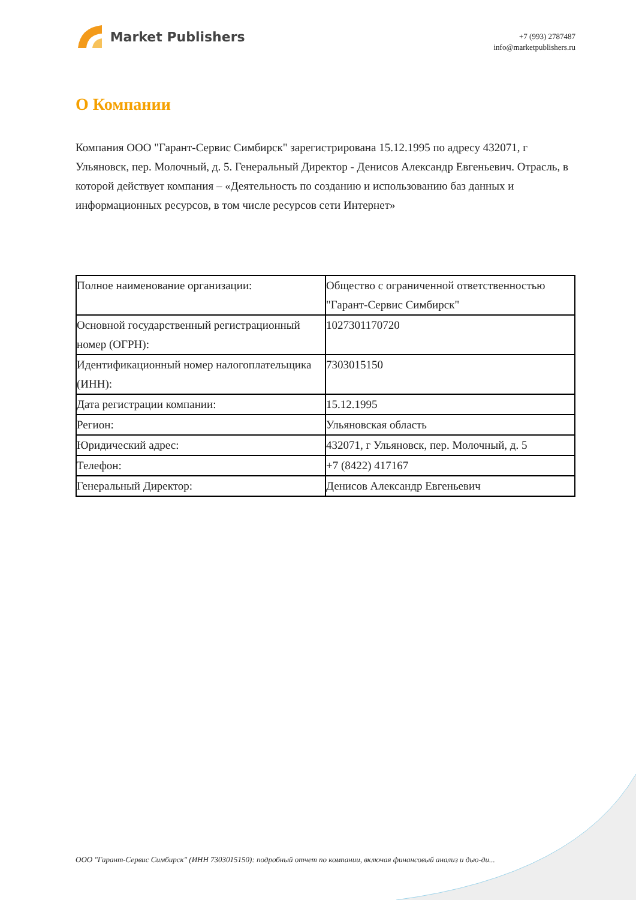Market Publishers
+7 (993) 2787487
info@marketpublishers.ru
О Компании
Компания ООО "Гарант-Сервис Симбирск" зарегистрирована 15.12.1995 по адресу 432071, г Ульяновск, пер. Молочный, д. 5. Генеральный Директор - Денисов Александр Евгеньевич. Отрасль, в которой действует компания – «Деятельность по созданию и использованию баз данных и информационных ресурсов, в том числе ресурсов сети Интернет»
| Полное наименование организации: | Общество с ограниченной ответственностью "Гарант-Сервис Симбирск" |
| Основной государственный регистрационный номер (ОГРН): | 1027301170720 |
| Идентификационный номер налогоплательщика (ИНН): | 7303015150 |
| Дата регистрации компании: | 15.12.1995 |
| Регион: | Ульяновская область |
| Юридический адрес: | 432071, г Ульяновск, пер. Молочный, д. 5 |
| Телефон: | +7 (8422) 417167 |
| Генеральный Директор: | Денисов Александр Евгеньевич |
ООО "Гарант-Сервис Симбирск" (ИНН 7303015150): подробный отчет по компании, включая финансовый анализ и дью-ди...